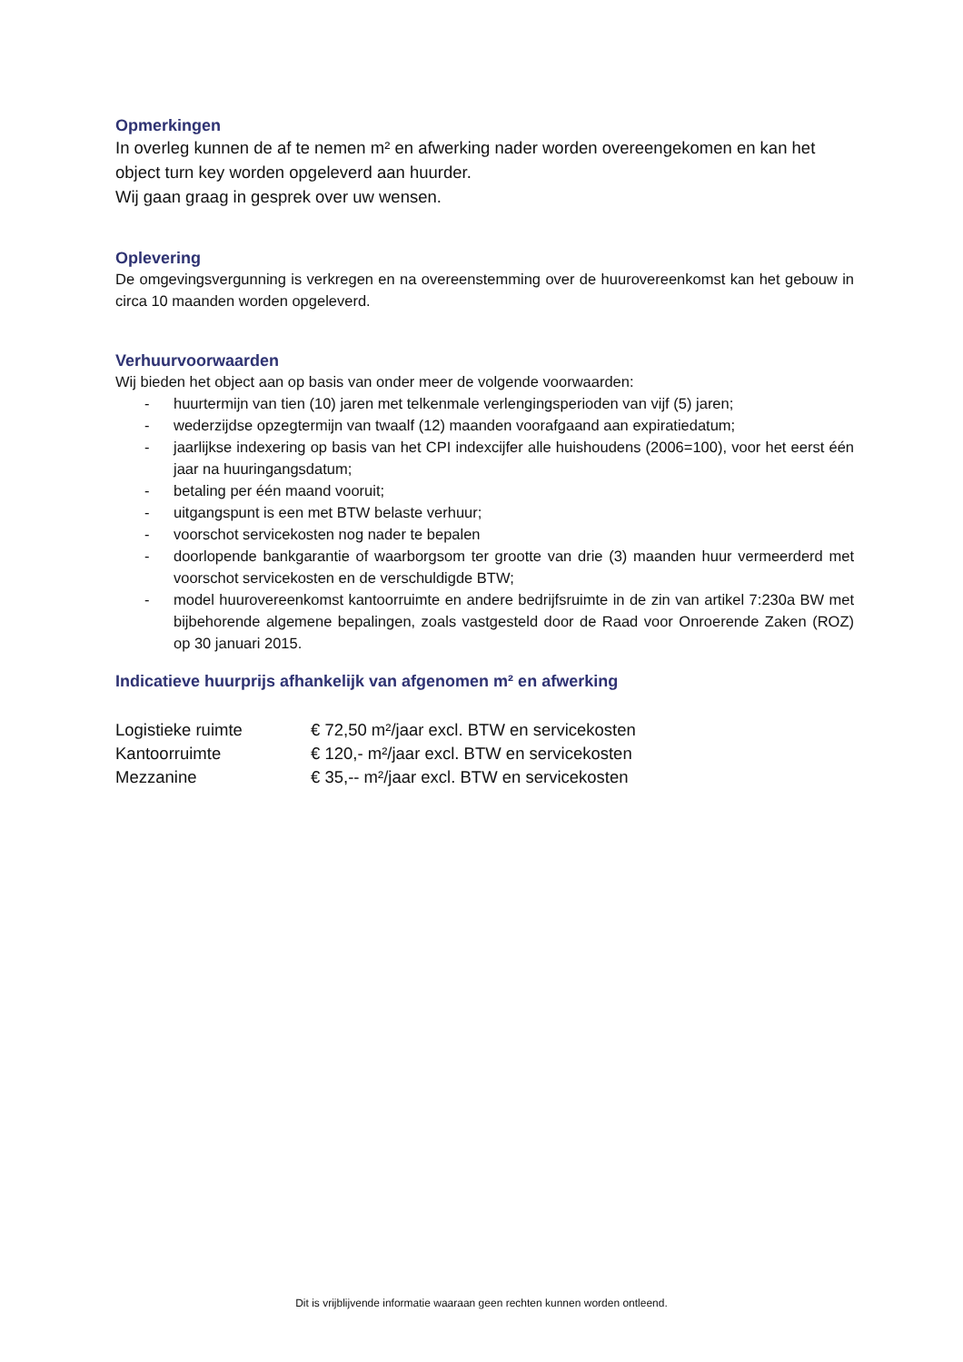Opmerkingen
In overleg kunnen de af te nemen m² en afwerking nader worden overeengekomen en kan het object turn key worden opgeleverd aan huurder.
Wij gaan graag in gesprek over uw wensen.
Oplevering
De omgevingsvergunning is verkregen en na overeenstemming over de huurovereenkomst kan het gebouw in circa 10 maanden worden opgeleverd.
Verhuurvoorwaarden
Wij bieden het object aan op basis van onder meer de volgende voorwaarden:
- huurtermijn van tien (10) jaren met telkenmale verlengingsperioden van vijf (5) jaren;
- wederzijdse opzegtermijn van twaalf (12) maanden voorafgaand aan expiratiedatum;
- jaarlijkse indexering op basis van het CPI indexcijfer alle huishoudens (2006=100), voor het eerst één jaar na huuringangsdatum;
- betaling per één maand vooruit;
- uitgangspunt is een met BTW belaste verhuur;
- voorschot servicekosten nog nader te bepalen
- doorlopende bankgarantie of waarborgsom ter grootte van drie (3) maanden huur vermeerderd met voorschot servicekosten en de verschuldigde BTW;
- model huurovereenkomst kantoorruimte en andere bedrijfsruimte in de zin van artikel 7:230a BW met bijbehorende algemene bepalingen, zoals vastgesteld door de Raad voor Onroerende Zaken (ROZ) op 30 januari 2015.
Indicatieve huurprijs afhankelijk van afgenomen m² en afwerking
| Logistieke ruimte | € 72,50 m²/jaar excl. BTW en servicekosten |
| Kantoorruimte | € 120,- m²/jaar excl. BTW en servicekosten |
| Mezzanine | € 35,-- m²/jaar excl. BTW en servicekosten |
Dit is vrijblijvende informatie waaraan geen rechten kunnen worden ontleend.